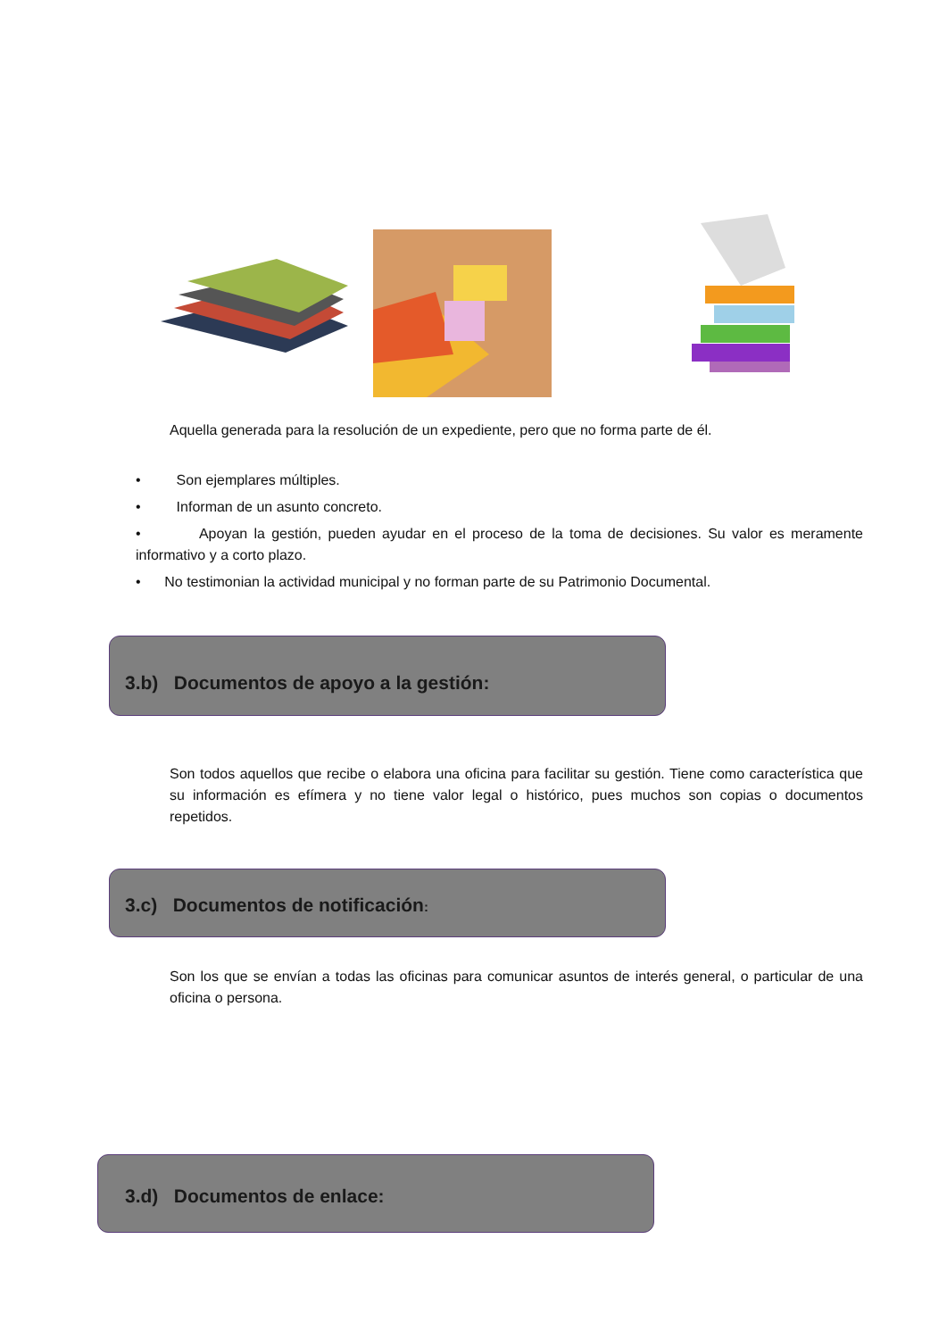Aquella generada para la resolución de un expediente, pero que no forma parte de él.
• Son ejemplares múltiples.
• Informan de un asunto concreto.
• Apoyan la gestión, pueden ayudar en el proceso de la toma de decisiones. Su valor es meramente informativo y a corto plazo.
• No testimonian la actividad municipal y no forman parte de su Patrimonio Documental.
3.b) Documentos de apoyo a la gestión:
Son todos aquellos que recibe o elabora una oficina para facilitar su gestión. Tiene como característica que su información es efímera y no tiene valor legal o histórico, pues muchos son copias o documentos repetidos.
3.c) Documentos de notificación:
Son los que se envían a todas las oficinas para comunicar asuntos de interés general, o particular de una oficina o persona.
3.d) Documentos de enlace: